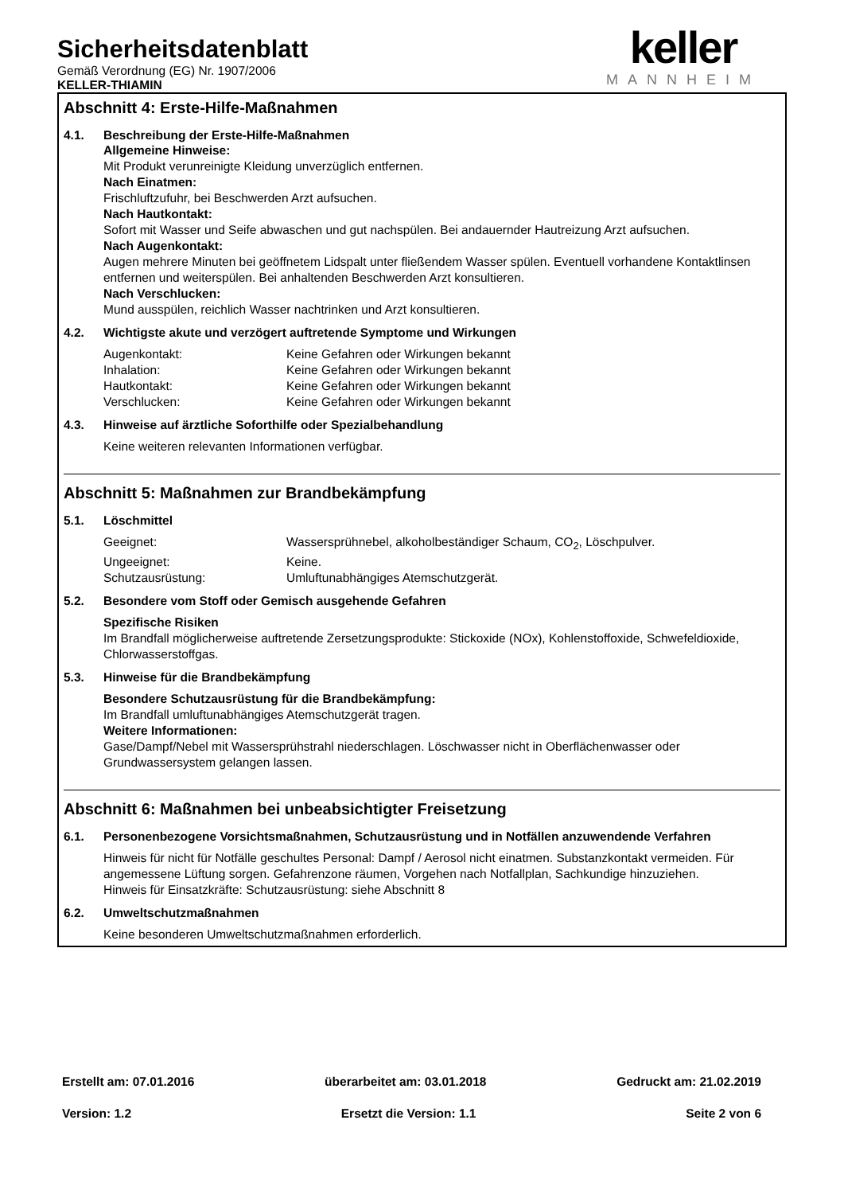Sicherheitsdatenblatt
Gemäß Verordnung (EG) Nr. 1907/2006
KELLER-THIAMIN
keller
MANNHEIM
Abschnitt 4: Erste-Hilfe-Maßnahmen
4.1. Beschreibung der Erste-Hilfe-Maßnahmen
Allgemeine Hinweise:
Mit Produkt verunreinigte Kleidung unverzüglich entfernen.
Nach Einatmen:
Frischluftzufuhr, bei Beschwerden Arzt aufsuchen.
Nach Hautkontakt:
Sofort mit Wasser und Seife abwaschen und gut nachspülen. Bei andauernder Hautreizung Arzt aufsuchen.
Nach Augenkontakt:
Augen mehrere Minuten bei geöffnetem Lidspalt unter fließendem Wasser spülen. Eventuell vorhandene Kontaktlinsen entfernen und weiterspülen. Bei anhaltenden Beschwerden Arzt konsultieren.
Nach Verschlucken:
Mund ausspülen, reichlich Wasser nachtrinken und Arzt konsultieren.
4.2. Wichtigste akute und verzögert auftretende Symptome und Wirkungen
Augenkontakt: Keine Gefahren oder Wirkungen bekannt
Inhalation: Keine Gefahren oder Wirkungen bekannt
Hautkontakt: Keine Gefahren oder Wirkungen bekannt
Verschlucken: Keine Gefahren oder Wirkungen bekannt
4.3. Hinweise auf ärztliche Soforthilfe oder Spezialbehandlung
Keine weiteren relevanten Informationen verfügbar.
Abschnitt 5: Maßnahmen zur Brandbekämpfung
5.1. Löschmittel
Geeignet: Wassersprühnebel, alkoholbeständiger Schaum, CO<sub>2</sub>, Löschpulver.
Ungeeignet: Keine.
Schutzausrüstung: Umluftunabhängiges Atemschutzgerät.
5.2. Besondere vom Stoff oder Gemisch ausgehende Gefahren
Spezifische Risiken
Im Brandfall möglicherweise auftretende Zersetzungsprodukte: Stickoxide (NOx), Kohlenstoffoxide, Schwefeldioxide, Chlorwasserstoffgas.
5.3. Hinweise für die Brandbekämpfung
Besondere Schutzausrüstung für die Brandbekämpfung:
Im Brandfall umluftunabhängiges Atemschutzgerät tragen.
Weitere Informationen:
Gase/Dampf/Nebel mit Wassersprühstrahl niederschlagen. Löschwasser nicht in Oberflächenwasser oder Grundwassersystem gelangen lassen.
Abschnitt 6: Maßnahmen bei unbeabsichtigter Freisetzung
6.1. Personenbezogene Vorsichtsmaßnahmen, Schutzausrüstung und in Notfällen anzuwendende Verfahren
Hinweis für nicht für Notfälle geschultes Personal: Dampf / Aerosol nicht einatmen. Substanzkontakt vermeiden. Für angemessene Lüftung sorgen. Gefahrenzone räumen, Vorgehen nach Notfallplan, Sachkundige hinzuziehen.
Hinweis für Einsatzkräfte: Schutzausrüstung: siehe Abschnitt 8
6.2. Umweltschutzmaßnahmen
Keine besonderen Umweltschutzmaßnahmen erforderlich.
Erstellt am: 07.01.2016 überarbeitet am: 03.01.2018 Gedruckt am: 21.02.2019
Version: 1.2 Ersetzt die Version: 1.1 Seite 2 von 6